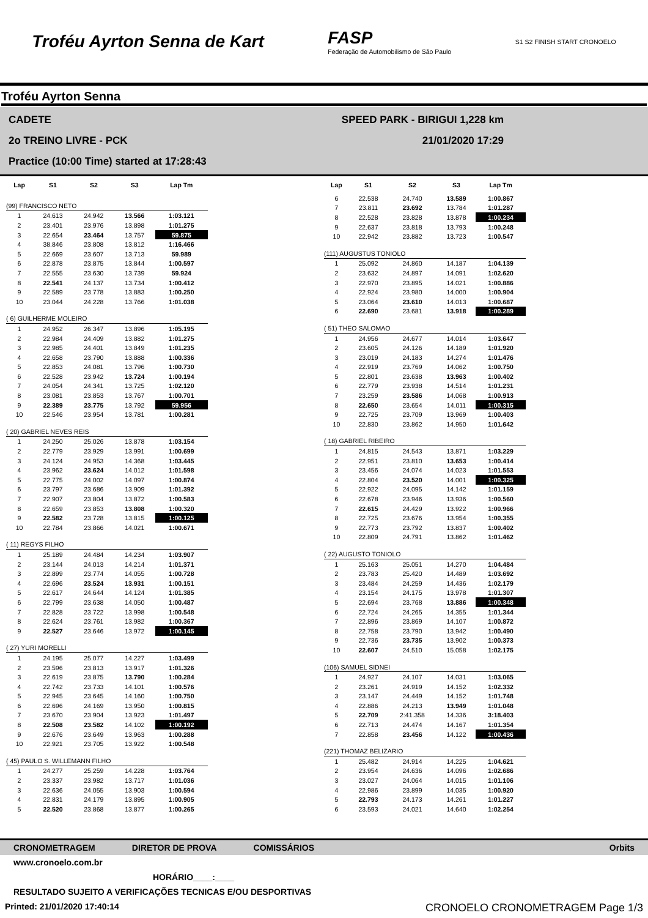Troféu Ayrton Senna de Kart
FASP
Federação de Automobilismo de São Paulo
S1 S2 FINISH START CRONOELO
Troféu Ayrton Senna
CADETE SPEED PARK - BIRIGUI 1,228 km
2o TREINO LIVRE - PCK 21/01/2020 17:29
Practice (10:00 Time) started at 17:28:43
| Lap | S1 | S2 | S3 | Lap Tm |
| --- | --- | --- | --- | --- |
| (99) FRANCISCO NETO | | | | |
| 1 | 24.613 | 24.942 | 13.566 | 1:03.121 |
| 2 | 23.401 | 23.976 | 13.898 | 1:01.275 |
| 3 | 22.654 | 23.464 | 13.757 | 59.875 |
| 4 | 38.846 | 23.808 | 13.812 | 1:16.466 |
| 5 | 22.669 | 23.607 | 13.713 | 59.989 |
| 6 | 22.878 | 23.875 | 13.844 | 1:00.597 |
| 7 | 22.555 | 23.630 | 13.739 | 59.924 |
| 8 | 22.541 | 24.137 | 13.734 | 1:00.412 |
| 9 | 22.589 | 23.778 | 13.883 | 1:00.250 |
| 10 | 23.044 | 24.228 | 13.766 | 1:01.038 |
| ( 6) GUILHERME MOLEIRO | | | | |
| 1 | 24.952 | 26.347 | 13.896 | 1:05.195 |
| 2 | 22.984 | 24.409 | 13.882 | 1:01.275 |
| 3 | 22.985 | 24.401 | 13.849 | 1:01.235 |
| 4 | 22.658 | 23.790 | 13.888 | 1:00.336 |
| 5 | 22.853 | 24.081 | 13.796 | 1:00.730 |
| 6 | 22.528 | 23.942 | 13.724 | 1:00.194 |
| 7 | 24.054 | 24.341 | 13.725 | 1:02.120 |
| 8 | 23.081 | 23.853 | 13.767 | 1:00.701 |
| 9 | 22.389 | 23.775 | 13.792 | 59.956 |
| 10 | 22.546 | 23.954 | 13.781 | 1:00.281 |
| ( 20) GABRIEL NEVES REIS | | | | |
| 1 | 24.250 | 25.026 | 13.878 | 1:03.154 |
| 2 | 22.779 | 23.929 | 13.991 | 1:00.699 |
| 3 | 24.124 | 24.953 | 14.368 | 1:03.445 |
| 4 | 23.962 | 23.624 | 14.012 | 1:01.598 |
| 5 | 22.775 | 24.002 | 14.097 | 1:00.874 |
| 6 | 23.797 | 23.686 | 13.909 | 1:01.392 |
| 7 | 22.907 | 23.804 | 13.872 | 1:00.583 |
| 8 | 22.659 | 23.853 | 13.808 | 1:00.320 |
| 9 | 22.582 | 23.728 | 13.815 | 1:00.125 |
| 10 | 22.784 | 23.866 | 14.021 | 1:00.671 |
| ( 11) REGYS FILHO | | | | |
| 1 | 25.189 | 24.484 | 14.234 | 1:03.907 |
| 2 | 23.144 | 24.013 | 14.214 | 1:01.371 |
| 3 | 22.899 | 23.774 | 14.055 | 1:00.728 |
| 4 | 22.696 | 23.524 | 13.931 | 1:00.151 |
| 5 | 22.617 | 24.644 | 14.124 | 1:01.385 |
| 6 | 22.799 | 23.638 | 14.050 | 1:00.487 |
| 7 | 22.828 | 23.722 | 13.998 | 1:00.548 |
| 8 | 22.624 | 23.761 | 13.982 | 1:00.367 |
| 9 | 22.527 | 23.646 | 13.972 | 1:00.145 |
| ( 27) YURI MORELLI | | | | |
| 1 | 24.195 | 25.077 | 14.227 | 1:03.499 |
| 2 | 23.596 | 23.813 | 13.917 | 1:01.326 |
| 3 | 22.619 | 23.875 | 13.790 | 1:00.284 |
| 4 | 22.742 | 23.733 | 14.101 | 1:00.576 |
| 5 | 22.945 | 23.645 | 14.160 | 1:00.750 |
| 6 | 22.696 | 24.169 | 13.950 | 1:00.815 |
| 7 | 23.670 | 23.904 | 13.923 | 1:01.497 |
| 8 | 22.508 | 23.582 | 14.102 | 1:00.192 |
| 9 | 22.676 | 23.649 | 13.963 | 1:00.288 |
| 10 | 22.921 | 23.705 | 13.922 | 1:00.548 |
| ( 45) PAULO S. WILLEMANN FILHO | | | | |
| 1 | 24.277 | 25.259 | 14.228 | 1:03.764 |
| 2 | 23.337 | 23.982 | 13.717 | 1:01.036 |
| 3 | 22.636 | 24.055 | 13.903 | 1:00.594 |
| 4 | 22.831 | 24.179 | 13.895 | 1:00.905 |
| 5 | 22.520 | 23.868 | 13.877 | 1:00.265 |
| Lap | S1 | S2 | S3 | Lap Tm |
| --- | --- | --- | --- | --- |
| 6 | 22.538 | 24.740 | 13.589 | 1:00.867 |
| 7 | 23.811 | 23.692 | 13.784 | 1:01.287 |
| 8 | 22.528 | 23.828 | 13.878 | 1:00.234 |
| 9 | 22.637 | 23.818 | 13.793 | 1:00.248 |
| 10 | 22.942 | 23.882 | 13.723 | 1:00.547 |
| (111) AUGUSTUS TONIOLO | | | | |
| 1 | 25.092 | 24.860 | 14.187 | 1:04.139 |
| 2 | 23.632 | 24.897 | 14.091 | 1:02.620 |
| 3 | 22.970 | 23.895 | 14.021 | 1:00.886 |
| 4 | 22.924 | 23.980 | 14.000 | 1:00.904 |
| 5 | 23.064 | 23.610 | 14.013 | 1:00.687 |
| 6 | 22.690 | 23.681 | 13.918 | 1:00.289 |
| ( 51) THEO SALOMAO | | | | |
| 1 | 24.956 | 24.677 | 14.014 | 1:03.647 |
| 2 | 23.605 | 24.126 | 14.189 | 1:01.920 |
| 3 | 23.019 | 24.183 | 14.274 | 1:01.476 |
| 4 | 22.919 | 23.769 | 14.062 | 1:00.750 |
| 5 | 22.801 | 23.638 | 13.963 | 1:00.402 |
| 6 | 22.779 | 23.938 | 14.514 | 1:01.231 |
| 7 | 23.259 | 23.586 | 14.068 | 1:00.913 |
| 8 | 22.650 | 23.654 | 14.011 | 1:00.315 |
| 9 | 22.725 | 23.709 | 13.969 | 1:00.403 |
| 10 | 22.830 | 23.862 | 14.950 | 1:01.642 |
| ( 18) GABRIEL RIBEIRO | | | | |
| 1 | 24.815 | 24.543 | 13.871 | 1:03.229 |
| 2 | 22.951 | 23.810 | 13.653 | 1:00.414 |
| 3 | 23.456 | 24.074 | 14.023 | 1:01.553 |
| 4 | 22.804 | 23.520 | 14.001 | 1:00.325 |
| 5 | 22.922 | 24.095 | 14.142 | 1:01.159 |
| 6 | 22.678 | 23.946 | 13.936 | 1:00.560 |
| 7 | 22.615 | 24.429 | 13.922 | 1:00.966 |
| 8 | 22.725 | 23.676 | 13.954 | 1:00.355 |
| 9 | 22.773 | 23.792 | 13.837 | 1:00.402 |
| 10 | 22.809 | 24.791 | 13.862 | 1:01.462 |
| ( 22) AUGUSTO TONIOLO | | | | |
| 1 | 25.163 | 25.051 | 14.270 | 1:04.484 |
| 2 | 23.783 | 25.420 | 14.489 | 1:03.692 |
| 3 | 23.484 | 24.259 | 14.436 | 1:02.179 |
| 4 | 23.154 | 24.175 | 13.978 | 1:01.307 |
| 5 | 22.694 | 23.768 | 13.886 | 1:00.348 |
| 6 | 22.724 | 24.265 | 14.355 | 1:01.344 |
| 7 | 22.896 | 23.869 | 14.107 | 1:00.872 |
| 8 | 22.758 | 23.790 | 13.942 | 1:00.490 |
| 9 | 22.736 | 23.735 | 13.902 | 1:00.373 |
| 10 | 22.607 | 24.510 | 15.058 | 1:02.175 |
| (106) SAMUEL SIDNEI | | | | |
| 1 | 24.927 | 24.107 | 14.031 | 1:03.065 |
| 2 | 23.261 | 24.919 | 14.152 | 1:02.332 |
| 3 | 23.147 | 24.449 | 14.152 | 1:01.748 |
| 4 | 22.886 | 24.213 | 13.949 | 1:01.048 |
| 5 | 22.709 | 2:41.358 | 14.336 | 3:18.403 |
| 6 | 22.713 | 24.474 | 14.167 | 1:01.354 |
| 7 | 22.858 | 23.456 | 14.122 | 1:00.436 |
| (221) THOMAZ BELIZARIO | | | | |
| 1 | 25.482 | 24.914 | 14.225 | 1:04.621 |
| 2 | 23.954 | 24.636 | 14.096 | 1:02.686 |
| 3 | 23.027 | 24.064 | 14.015 | 1:01.106 |
| 4 | 22.986 | 23.899 | 14.035 | 1:00.920 |
| 5 | 22.793 | 24.173 | 14.261 | 1:01.227 |
| 6 | 23.593 | 24.021 | 14.640 | 1:02.254 |
CRONOMETRAGEM DIRETOR DE PROVA COMISSÁRIOS Orbits
www.cronoelo.com.br
HORÁRIO____:____
RESULTADO SUJEITO A VERIFICAÇÕES TECNICAS E/OU DESPORTIVAS
Printed: 21/01/2020 17:40:14 CRONOELO CRONOMETRAGEM Page 1/3